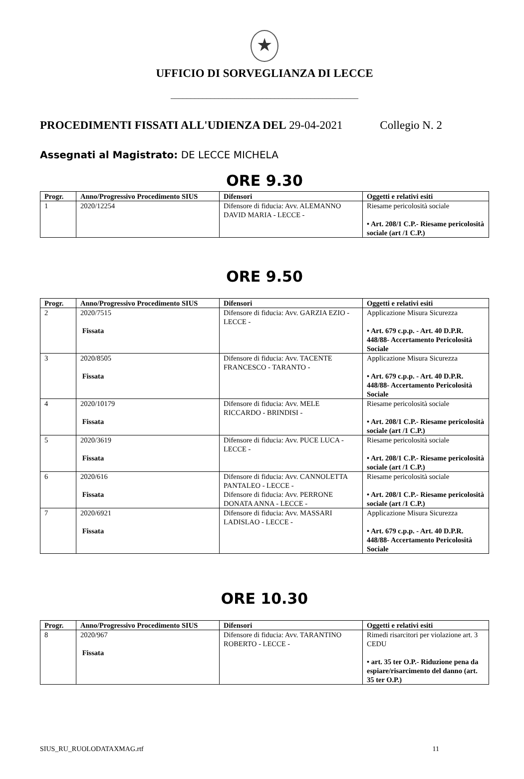★
UFFICIO DI SORVEGLIANZA DI LECCE
_______________________________________________
PROCEDIMENTI FISSATI ALL'UDIENZA DEL 29-04-2021 Collegio N. 2
Assegnati al Magistrato: DE LECCE MICHELA
ORE 9.30
| Progr. | Anno/Progressivo Procedimento SIUS | Difensori | Oggetti e relativi esiti |
| --- | --- | --- | --- |
| 1 | 2020/12254 | Difensore di fiducia: Avv. ALEMANNO DAVID MARIA - LECCE - | Riesame pericolosità sociale • Art. 208/1 C.P.- Riesame pericolosità sociale (art /1 C.P.) |
ORE 9.50
| Progr. | Anno/Progressivo Procedimento SIUS | Difensori | Oggetti e relativi esiti |
| --- | --- | --- | --- |
| 2 | 2020/7515 Fissata | Difensore di fiducia: Avv. GARZIA EZIO - LECCE - | Applicazione Misura Sicurezza • Art. 679 c.p.p. - Art. 40 D.P.R. 448/88- Accertamento Pericolosità Sociale |
| 3 | 2020/8505 Fissata | Difensore di fiducia: Avv. TACENTE FRANCESCO - TARANTO - | Applicazione Misura Sicurezza • Art. 679 c.p.p. - Art. 40 D.P.R. 448/88- Accertamento Pericolosità Sociale |
| 4 | 2020/10179 Fissata | Difensore di fiducia: Avv. MELE RICCARDO - BRINDISI - | Riesame pericolosità sociale • Art. 208/1 C.P.- Riesame pericolosità sociale (art /1 C.P.) |
| 5 | 2020/3619 Fissata | Difensore di fiducia: Avv. PUCE LUCA - LECCE - | Riesame pericolosità sociale • Art. 208/1 C.P.- Riesame pericolosità sociale (art /1 C.P.) |
| 6 | 2020/616 Fissata | Difensore di fiducia: Avv. CANNOLETTA PANTALEO - LECCE - Difensore di fiducia: Avv. PERRONE DONATA ANNA - LECCE - | Riesame pericolosità sociale • Art. 208/1 C.P.- Riesame pericolosità sociale (art /1 C.P.) |
| 7 | 2020/6921 Fissata | Difensore di fiducia: Avv. MASSARI LADISLAO - LECCE - | Applicazione Misura Sicurezza • Art. 679 c.p.p. - Art. 40 D.P.R. 448/88- Accertamento Pericolosità Sociale |
ORE 10.30
| Progr. | Anno/Progressivo Procedimento SIUS | Difensori | Oggetti e relativi esiti |
| --- | --- | --- | --- |
| 8 | 2020/967 Fissata | Difensore di fiducia: Avv. TARANTINO ROBERTO - LECCE - | Rimedi risarcitori per violazione art. 3 CEDU • art. 35 ter O.P.- Riduzione pena da espiare/risarcimento del danno (art. 35 ter O.P.) |
SIUS_RU_RUOLODATAXMAG.rtf 11